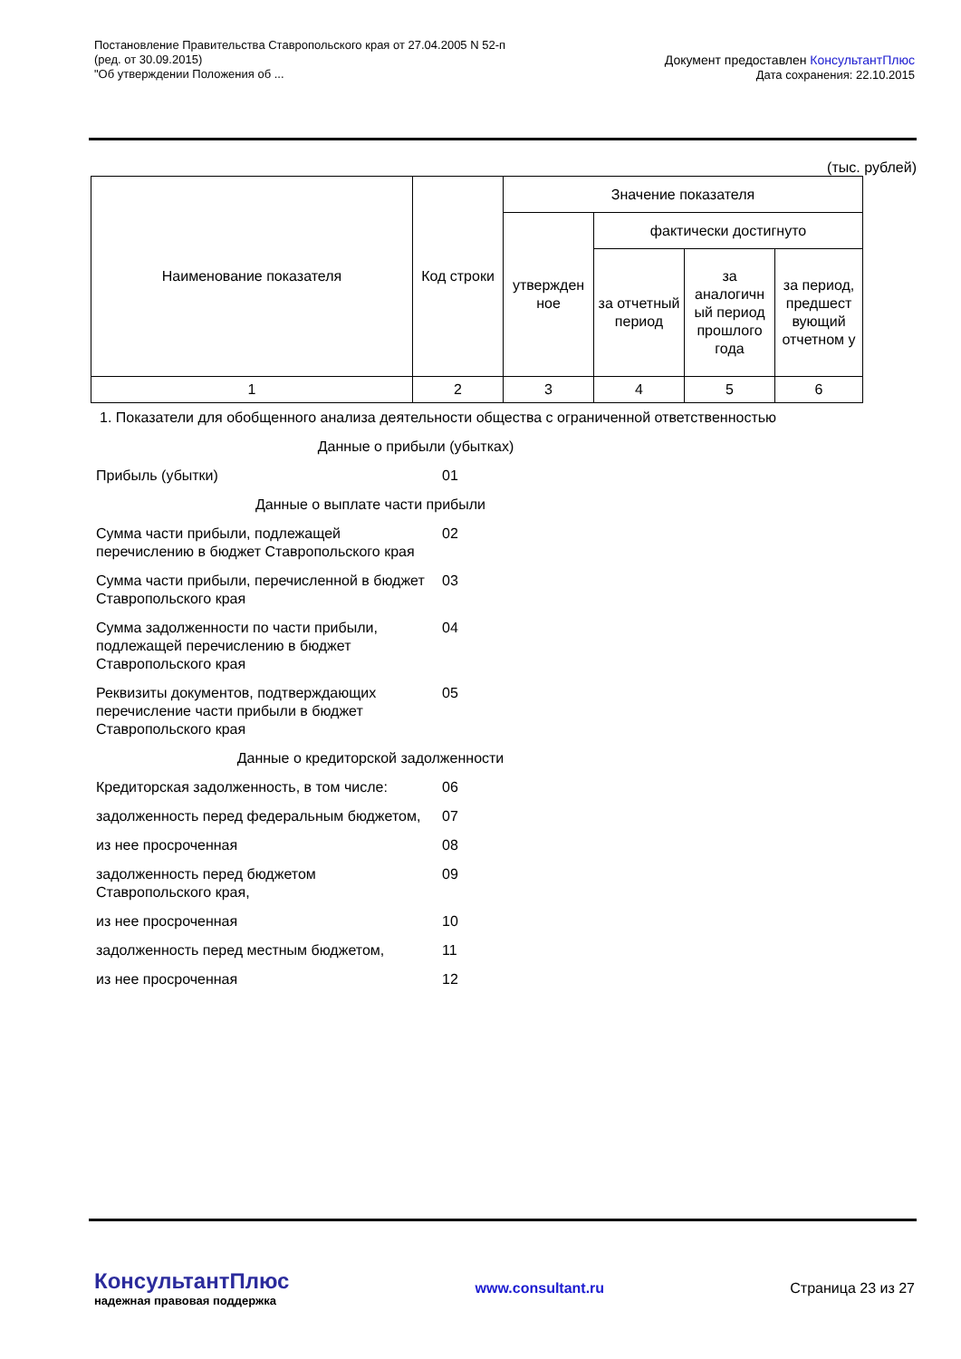Постановление Правительства Ставропольского края от 27.04.2005 N 52-п
(ред. от 30.09.2015)
"Об утверждении Положения об ...
Документ предоставлен КонсультантПлюс
Дата сохранения: 22.10.2015
(тыс. рублей)
| Наименование показателя | Код строки | Значение показателя | | | |
| | | утвержден ное | фактически достигнуто | | |
| | | | за отчетный период | за аналогичн ый период прошлого года | за период, предшест вующий отчетном у |
| 1 | 2 | 3 | 4 | 5 | 6 |
| 1. Показатели для обобщенного анализа деятельности общества с ограниченной ответственностью | |
| Данные о прибыли (убытках) | |
| Прибыль (убытки) | 01 |
| Данные о выплате части прибыли | |
| Сумма части прибыли, подлежащей перечислению в бюджет Ставропольского края | 02 |
| Сумма части прибыли, перечисленной в бюджет Ставропольского края | 03 |
| Сумма задолженности по части прибыли, подлежащей перечислению в бюджет Ставропольского края | 04 |
| Реквизиты документов, подтверждающих перечисление части прибыли в бюджет Ставропольского края | 05 |
| Данные о кредиторской задолженности | |
| Кредиторская задолженность, в том числе: | 06 |
| задолженность перед федеральным бюджетом, | 07 |
| из нее просроченная | 08 |
| задолженность перед бюджетом Ставропольского края, | 09 |
| из нее просроченная | 10 |
| задолженность перед местным бюджетом, | 11 |
| из нее просроченная | 12 |
КонсультантПлюс
надежная правовая поддержка
www.consultant.ru Страница 23 из 27